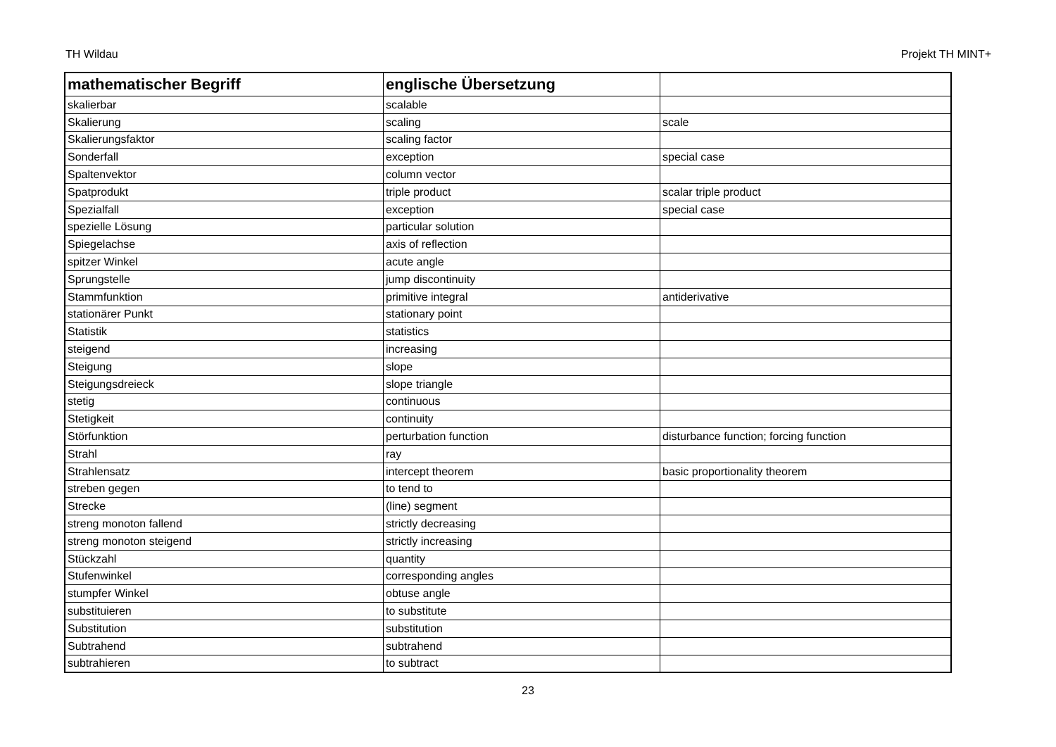TH Wildau Projekt TH MINT+
| mathematischer Begriff | englische Übersetzung | |
| --- | --- | --- |
| skalierbar | scalable | |
| Skalierung | scaling | scale |
| Skalierungsfaktor | scaling factor | |
| Sonderfall | exception | special case |
| Spaltenvektor | column vector | |
| Spatprodukt | triple product | scalar triple product |
| Spezialfall | exception | special case |
| spezielle Lösung | particular solution | |
| Spiegelachse | axis of reflection | |
| spitzer Winkel | acute angle | |
| Sprungstelle | jump discontinuity | |
| Stammfunktion | primitive integral | antiderivative |
| stationärer Punkt | stationary point | |
| Statistik | statistics | |
| steigend | increasing | |
| Steigung | slope | |
| Steigungsdreieck | slope triangle | |
| stetig | continuous | |
| Stetigkeit | continuity | |
| Störfunktion | perturbation function | disturbance function; forcing function |
| Strahl | ray | |
| Strahlensatz | intercept theorem | basic proportionality theorem |
| streben gegen | to tend to | |
| Strecke | (line) segment | |
| streng monoton fallend | strictly decreasing | |
| streng monoton steigend | strictly increasing | |
| Stückzahl | quantity | |
| Stufenwinkel | corresponding angles | |
| stumpfer Winkel | obtuse angle | |
| substituieren | to substitute | |
| Substitution | substitution | |
| Subtrahend | subtrahend | |
| subtrahieren | to subtract | |
23